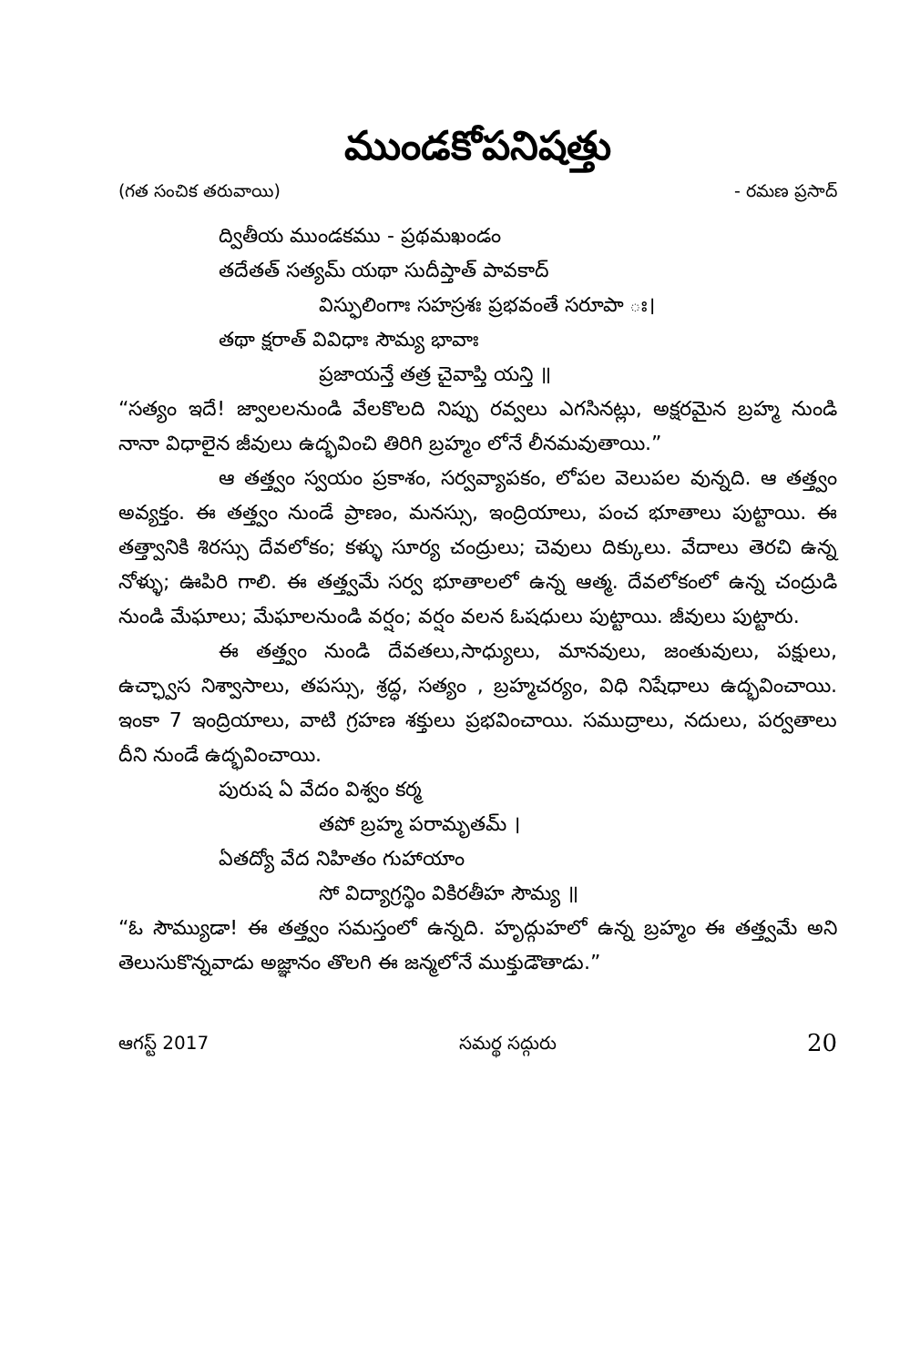ముండకోపనిషత్తు
(గత సంచిక తరువాయి) - రమణ ప్రసాద్
ద్వితీయ ముండకము - ప్రథమఖండం
తదేతత్ సత్యమ్ యథా సుదీప్తాత్ పావకాద్
విస్ఫులింగాః సహస్రశః ప్రభవంతే సరూపా ః।
తథా క్షరాత్ వివిధాః సౌమ్య భావాః
ప్రజాయన్తే తత్ర చైవాప్తి యన్తి ॥
“సత్యం ఇదే! జ్వాలలనుండి వేలకొలది నిప్పు రవ్వలు ఎగసినట్లు, అక్షరమైన బ్రహ్మ నుండి నానా విధాలైన జీవులు ఉద్భవించి తిరిగి బ్రహ్మం లోనే లీనమవుతాయి.”
ఆ తత్త్వం స్వయం ప్రకాశం, సర్వవ్యాపకం, లోపల వెలుపల వున్నది. ఆ తత్త్వం అవ్యక్తం. ఈ తత్త్వం నుండే ప్రాణం, మనస్సు, ఇంద్రియాలు, పంచ భూతాలు పుట్టాయి. ఈ తత్త్వానికి శిరస్సు దేవలోకం; కళ్ళు సూర్య చంద్రులు; చెవులు దిక్కులు. వేదాలు తెరచి ఉన్న నోళ్ళు; ఊపిరి గాలి. ఈ తత్త్వమే సర్వ భూతాలలో ఉన్న ఆత్మ. దేవలోకంలో ఉన్న చంద్రుడి నుండి మేఘాలు; మేఘాలనుండి వర్షం; వర్షం వలన ఓషధులు పుట్టాయి. జీవులు పుట్టారు.
ఈ తత్త్వం నుండి దేవతలు,సాధ్యులు, మానవులు, జంతువులు, పక్షులు, ఉచ్ఛ్వాస నిశ్వాసాలు, తపస్సు, శ్రద్ధ, సత్యం , బ్రహ్మచర్యం, విధి నిషేధాలు ఉద్భవించాయి. ఇంకా 7 ఇంద్రియాలు, వాటి గ్రహణ శక్తులు ప్రభవించాయి. సముద్రాలు, నదులు, పర్వతాలు దీని నుండే ఉద్భవించాయి.
పురుష ఏ వేదం విశ్వం కర్మ
తపో బ్రహ్మ పరామృతమ్ ।
ఏతద్యో వేద నిహితం గుహాయాం
సో విద్యాగ్రన్థిం వికిరతీహ సౌమ్య ॥
“ఓ సౌమ్యుడా! ఈ తత్త్వం సమస్తంలో ఉన్నది. హృద్గుహలో ఉన్న బ్రహ్మం ఈ తత్త్వమే అని తెలుసుకొన్నవాడు అజ్ఞానం తొలగి ఈ జన్మలోనే ముక్తుడౌతాడు.”
ఆగస్ట్ 2017 సమర్థ సద్గురు 20